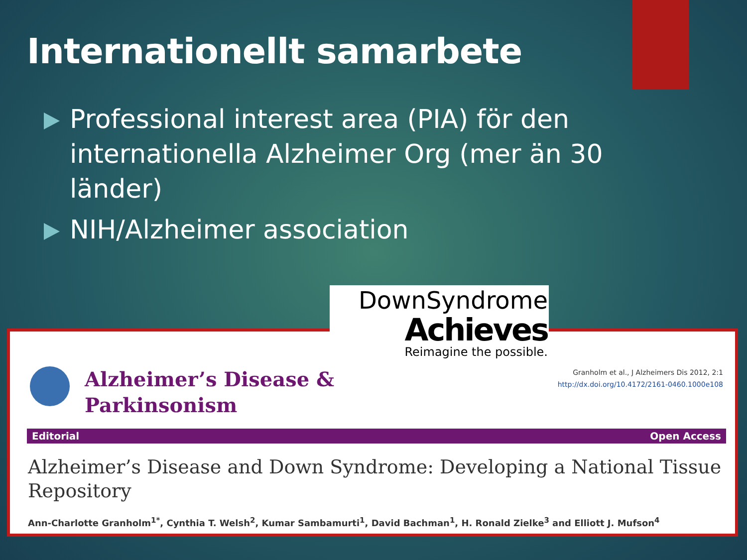Internationellt samarbete
Professional interest area (PIA) för den internationella Alzheimer Org (mer än 30 länder)
NIH/Alzheimer association
DownSyndrome
Achieves
Reimagine the possible.
Alzheimer’s Disease &
Parkinsonism
Granholm et al., J Alzheimers Dis 2012, 2:1
http://dx.doi.org/10.4172/2161-0460.1000e108
Editorial Open Access
Alzheimer’s Disease and Down Syndrome: Developing a National Tissue Repository
Ann-Charlotte Granholm<sup>1*</sup>, Cynthia T. Welsh<sup>2</sup>, Kumar Sambamurti<sup>1</sup>, David Bachman<sup>1</sup>, H. Ronald Zielke<sup>3</sup> and Elliott J. Mufson<sup>4</sup>